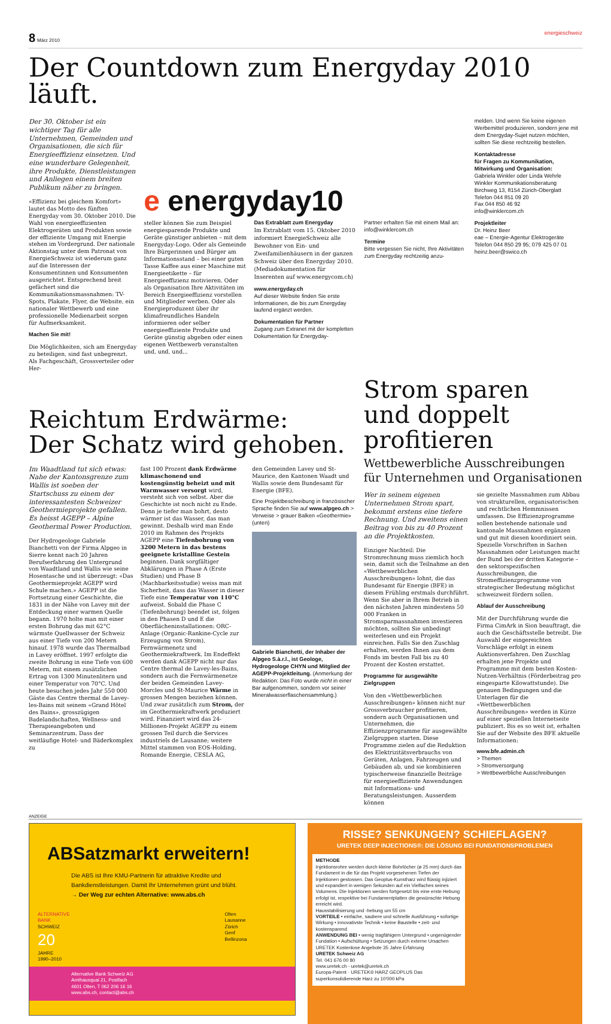8 März 2010 energieschweiz
Der Countdown zum Energyday 2010 läuft.
Der 30. Oktober ist ein wichtiger Tag für alle Unternehmen, Gemeinden und Organisationen, die sich für Energieeffizienz einsetzen. Und eine wunderbare Gelegenheit, ihre Produkte, Dienstleistungen und Anliegen einem breiten Publikum näher zu bringen.
«Effizienz bei gleichem Komfort» lautet das Motto des fünften Energyday vom 30. Oktober 2010. Die Wahl von energieeffizienten Elektrogeräten und Produkten sowie der effiziente Umgang mit Energie stehen im Vordergrund. Der nationale Aktionstag unter dem Patronat von EnergieSchweiz ist wiederum ganz auf die Interessen der Konsumentinnen und Konsumenten ausgerichtet. Entsprechend breit gefächert sind die Kommunikationsmassnahmen: TV-Spots, Plakate, Flyer, die Website, ein nationaler Wettbewerb und eine professionelle Medienarbeit sorgen für Aufmerksamkeit.
Machen Sie mit!
Die Möglichkeiten, sich am Energyday zu beteiligen, sind fast unbegrenzt. Als Fachgeschäft, Grossverteiler oder Her-
e energyday10
steller können Sie zum Beispiel energiesparende Produkte und Geräte günstiger anbieten – mit dem Energyday-Logo. Oder als Gemeinde Ihre Bürgerinnen und Bürger am Informationsstand – bei einer guten Tasse Kaffee aus einer Maschine mit Energieetikette – für Energieeffizienz motivieren. Oder als Organisation Ihre Aktivitäten im Bereich Energieeffizienz vorstellen und Mitglieder werben. Oder als Energieproduzent über ihr klimafreundliches Handeln informieren oder selber energieeffiziente Produkte und Geräte günstig abgeben oder einen eigenen Wettbewerb veranstalten und, und, und...
Das Extrablatt zum Energyday
Im Extrablatt vom 15. Oktober 2010 informiert EnergieSchweiz alle Bewohner von Ein- und Zweifamilienhäusern in der ganzen Schweiz über den Energyday 2010. (Mediadokumentation für Inserenten auf www.energycom.ch)
www.energyday.ch
Auf dieser Website finden Sie erste Informationen, die bis zum Energyday laufend ergänzt werden.
Dokumentation für Partner
Zugang zum Extranet mit der kompletten Dokumentation für Energyday-
Partner erhalten Sie mit einem Mail an: info@winklercom.ch
Termine
Bitte vergessen Sie nicht, Ihre Aktivitäten zum Energyday rechtzeitig anzu-
melden. Und wenn Sie keine eigenen Werbemittel produzieren, sondern jene mit dem Energyday-Sujet nutzen möchten, sollten Sie diese rechtzeitig bestellen.
Kontaktadresse
für Fragen zu Kommunikation, Mitwirkung und Organisation:
Gabriela Winkler oder Linda Wehrle
Winkler Kommunikationsberatung
Birchweg 13, 8154 Zürich-Oberglatt
Telefon 044 851 09 20
Fax 044 850 46 92
info@winklercom.ch
Projektleiter
Dr. Heinz Beer
eae – Energie-Agentur Elektrogeräte
Telefon 044 850 29 95; 079 425 07 01
heinz.beer@swico.ch
Reichtum Erdwärme:
Der Schatz wird gehoben.
Im Waadtland tut sich etwas: Nahe der Kantonsgrenze zum Wallis ist soeben der Startschuss zu einem der interessantesten Schweizer Geothermieprojekte gefallen. Es heisst AGEPP – Alpine Geothermal Power Production.
Der Hydrogeologe Gabriele Bianchetti von der Firma Alpgeo in Sierre kennt nach 20 Jahren Berufserfahrung den Untergrund von Waadtland und Wallis wie seine Hosentasche und ist überzeugt: «Das Geothermieprojekt AGEPP wird Schule machen.» AGEPP ist die Fortsetzung einer Geschichte, die 1831 in der Nähe von Lavey mit der Entdeckung einer warmen Quelle begann. 1970 holte man mit einer ersten Bohrung das mit 62°C wärmste Quellwasser der Schweiz aus einer Tiefe von 200 Metern hinauf. 1978 wurde das Thermalbad in Lavey eröffnet. 1997 erfolgte die zweite Bohrung in eine Tiefe von 600 Metern, mit einem zusätzlichen Ertrag von 1300 Minutenlitern und einer Temperatur von 70°C. Und heute besuchen jedes Jahr 550 000 Gäste das Centre thermal de Lavey-les-Bains mit seinem «Grand Hôtel des Bains», grosszügigen Badelandschaften, Wellness- und Therapieangeboten und Seminarzentrum. Dass der weitläufige Hotel- und Bäderkomplex zu
fast 100 Prozent dank Erdwärme klimaschonend und kostengünstig beheizt und mit Warmwasser versorgt wird, versteht sich von selbst. Aber die Geschichte ist noch nicht zu Ende. Denn je tiefer man bohrt, desto wärmer ist das Wasser, das man gewinnt. Deshalb wird man Ende 2010 im Rahmen des Projekts AGEPP eine Tiefenbohrung von 3200 Metern in das bestens geeignete kristalline Gestein beginnen. Dank sorgfältiger Abklärungen in Phase A (Erste Studien) und Phase B (Machbarkeitsstudie) weiss man mit Sicherheit, dass das Wasser in dieser Tiefe eine Temperatur von 110°C aufweist. Sobald die Phase C (Tiefenbohrung) beendet ist, folgen in den Phasen D und E die Oberflächeninstallationen: ORC-Anlage (Organic-Rankine-Cycle zur Erzeugung von Strom), Fernwärmenetz und Geothermiekraftwerk. Im Endeffekt werden dank AGEPP nicht nur das Centre thermal de Lavey-les-Bains, sondern auch die Fernwärmenetze der beiden Gemeinden Lavey-Morcles und St-Maurice Wärme in grossen Mengen beziehen können. Und zwar zusätzlich zum Strom, der im Geothermiekraftwerk produziert wird. Finanziert wird das 24-Millionen-Projekt AGEPP zu einem grossen Teil durch die Services industriels de Lausanne; weitere Mittel stammen von EOS-Holding, Romande Energie, CESLA AG,
den Gemeinden Lavey und St-Maurice, den Kantonen Waadt und Wallis sowie dem Bundesamt für Energie (BFE).
Eine Projektbeschreibung in französischer Sprache finden Sie auf www.alpgeo.ch > Verweise > grauer Balken «Geothermie» (unten)
Gabriele Bianchetti, der Inhaber der Alpgeo S.à.r.l., ist Geologe, Hydrogeologe CHYN und Mitglied der AGEPP-Projektleitung. (Anmerkung der Redaktion: Das Foto wurde nicht in einer Bar aufgenommen, sondern vor seiner Mineralwasserflaschensammlung.)
Strom sparen und doppelt profitieren
Wettbewerbliche Ausschreibungen für Unternehmen und Organisationen
Wer in seinem eigenen Unternehmen Strom spart, bekommt erstens eine tiefere Rechnung. Und zweitens einen Beitrag von bis zu 40 Prozent an die Projektkosten.
Einziger Nachteil: Die Stromrechnung muss ziemlich hoch sein, damit sich die Teilnahme an den «Wettbewerblichen Ausschreibungen» lohnt, die das Bundesamt für Energie (BFE) in diesem Frühling erstmals durchführt. Wenn Sie aber in Ihrem Betrieb in den nächsten Jahren mindestens 50 000 Franken in Stromsparmassnahmen investieren möchten, sollten Sie unbedingt weiterlesen und ein Projekt einreichen. Falls Sie den Zuschlag erhalten, werden Ihnen aus dem Fonds im besten Fall bis zu 40 Prozent der Kosten erstattet.
Programme für ausgewählte Zielgruppen
Von den «Wettbewerblichen Ausschreibungen» können nicht nur Grossverbraucher profitieren, sondern auch Organisationen und Unternehmen, die Effizienzprogramme für ausgewählte Zielgruppen starten. Diese Programme zielen auf die Reduktion des Elektrizitätsverbrauchs von Geräten, Anlagen, Fahrzeugen und Gebäuden ab, und sie kombinieren typischerweise finanzielle Beiträge für energieeffiziente Anwendungen mit Informations- und Beratungsleistungen. Ausserdem können
sie gezielte Massnahmen zum Abbau von strukturellen, organisatorischen und rechtlichen Hemmnissen umfassen. Die Effizienzprogramme sollen bestehende nationale und kantonale Massnahmen ergänzen und gut mit diesen koordiniert sein. Spezielle Vorschriften in Sachen Massnahmen oder Leistungen macht der Bund bei der dritten Kategorie – den sektorspezifischen Ausschreibungen, die Stromeffizienzprogramme von strategischer Bedeutung möglichst schweizweit fördern sollen.
Ablauf der Ausschreibung
Mit der Durchführung wurde die Firma CimArk in Sion beauftragt, die auch die Geschäftsstelle betreibt. Die Auswahl der eingereichten Vorschläge erfolgt in einem Auktionsverfahren. Den Zuschlag erhalten jene Projekte und Programme mit dem besten Kosten-Nutzen-Verhältnis (Förderbeitrag pro eingesparte Kilowattstunde). Die genauen Bedingungen und die Unterlagen für die «Wettbewerblichen Ausschreibungen» werden in Kürze auf einer speziellen Internetseite publiziert. Bis es so weit ist, erhalten Sie auf der Website des BFE aktuelle Informationen:
www.bfe.admin.ch
> Themen
> Stromversorgung
> Wettbewerbliche Ausschreibungen
ANZEIGE
ABSatzmarkt erweitern!
Die ABS ist Ihre KMU-Partnerin für attraktive Kredite und Bankdienstleistungen. Damit Ihr Unternehmen grünt und blüht.
→ Der Weg zur echten Alternative: www.abs.ch
ALTERNATIVE
BANK
SCHWEIZ
20
JAHRE
1990–2010
Olten
Lausanne
Zürich
Genf
Bellinzona
Alternative Bank Schweiz AG
Amthausquai 21, Postfach
4601 Olten, T 062 206 16 16
www.abs.ch, contact@abs.ch
RISSE? SENKUNGEN? SCHIEFLAGEN?
URETEK DEEP INJECTIONS®: DIE LÖSUNG BEI FUNDATIONSPROBLEMEN
METHODE
Injektionsrohre werden durch kleine Bohrlöcher (ø 25 mm) durch das Fundament in die für das Projekt vorgesehenen Tiefen der Injektionen gestossen. Das Geoplus-Kunstharz wird flüssig injiziert und expandiert in wenigen Sekunden auf ein Vielfaches seines Volumens. Die Injektionen werden fortgesetzt bis eine erste Hebung erfolgt ist, respektive bei Fundamentplatten die gewünschte Hebung erreicht wird.
Hausstabilisierung und -hebung um 55 cm
VORTEILE • einfache, saubere und schnelle Ausführung • sofortige Wirkung • innovativste Technik • keine Baustelle • zeit- und kostensparend
ANWENDUNG BEI • wenig tragfähigem Untergrund • ungenügender Fundation • Aufschüttung • Setzungen durch externe Ursachen
URETEK Kostenlose Angebote 35 Jahre Erfahrung
URETEK Schweiz AG
Tel. 041 676 00 80
www.uretek.ch - uretek@uretek.ch
Europa-Patent · URETEK® HARZ GEOPLUS Das superkonsolidierende Harz zu 10'000 kPa